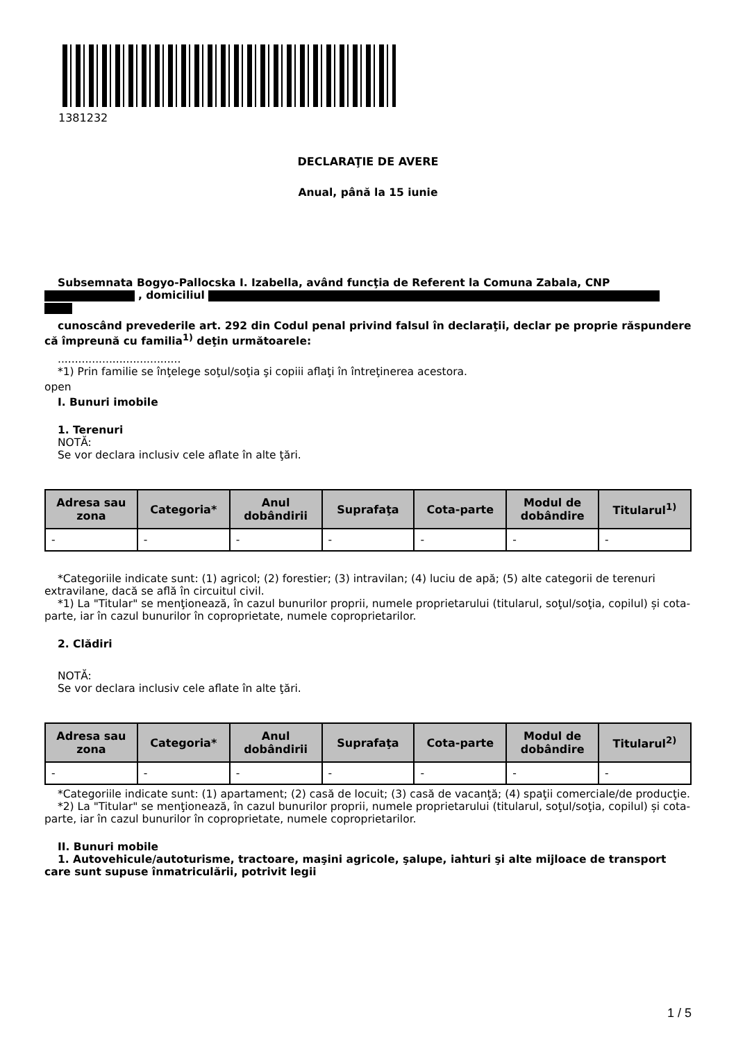1381232
DECLARAŢIE DE AVERE
Anual, până la 15 iunie
Subsemnata Bogyo-Pallocska I. Izabella, având funcţia de Referent la Comuna Zabala, CNP
, domiciliul
cunoscând prevederile art. 292 din Codul penal privind falsul în declaraţii, declar pe proprie răspundere că împreună cu familia<sup>1)</sup> deţin următoarele:
....................................
*1) Prin familie se înţelege soţul/soţia şi copiii aflaţi în întreţinerea acestora.
open
I. Bunuri imobile
1. Terenuri
NOTĂ:
Se vor declara inclusiv cele aflate în alte ţări.
| Adresa sau zona | Categoria* | Anul dobândirii | Suprafaţa | Cota-parte | Modul de dobândire | Titularul<sup>1)</sup> |
| --- | --- | --- | --- | --- | --- | --- |
| - | - | - | - | - | - | - |
*Categoriile indicate sunt: (1) agricol; (2) forestier; (3) intravilan; (4) luciu de apă; (5) alte categorii de terenuri extravilane, dacă se află în circuitul civil.
*1) La "Titular" se menţionează, în cazul bunurilor proprii, numele proprietarului (titularul, soţul/soţia, copilul) și cota-parte, iar în cazul bunurilor în coproprietate, numele coproprietarilor.
2. Clădiri
NOTĂ:
Se vor declara inclusiv cele aflate în alte ţări.
| Adresa sau zona | Categoria* | Anul dobândirii | Suprafaţa | Cota-parte | Modul de dobândire | Titularul<sup>2)</sup> |
| --- | --- | --- | --- | --- | --- | --- |
| - | - | - | - | - | - | - |
*Categoriile indicate sunt: (1) apartament; (2) casă de locuit; (3) casă de vacanţă; (4) spaţii comerciale/de producţie.
*2) La "Titular" se menţionează, în cazul bunurilor proprii, numele proprietarului (titularul, soţul/soţia, copilul) și cota-parte, iar în cazul bunurilor în coproprietate, numele coproprietarilor.
II. Bunuri mobile
1. Autovehicule/autoturisme, tractoare, maşini agricole, şalupe, iahturi şi alte mijloace de transport care sunt supuse înmatriculării, potrivit legii
1 / 5